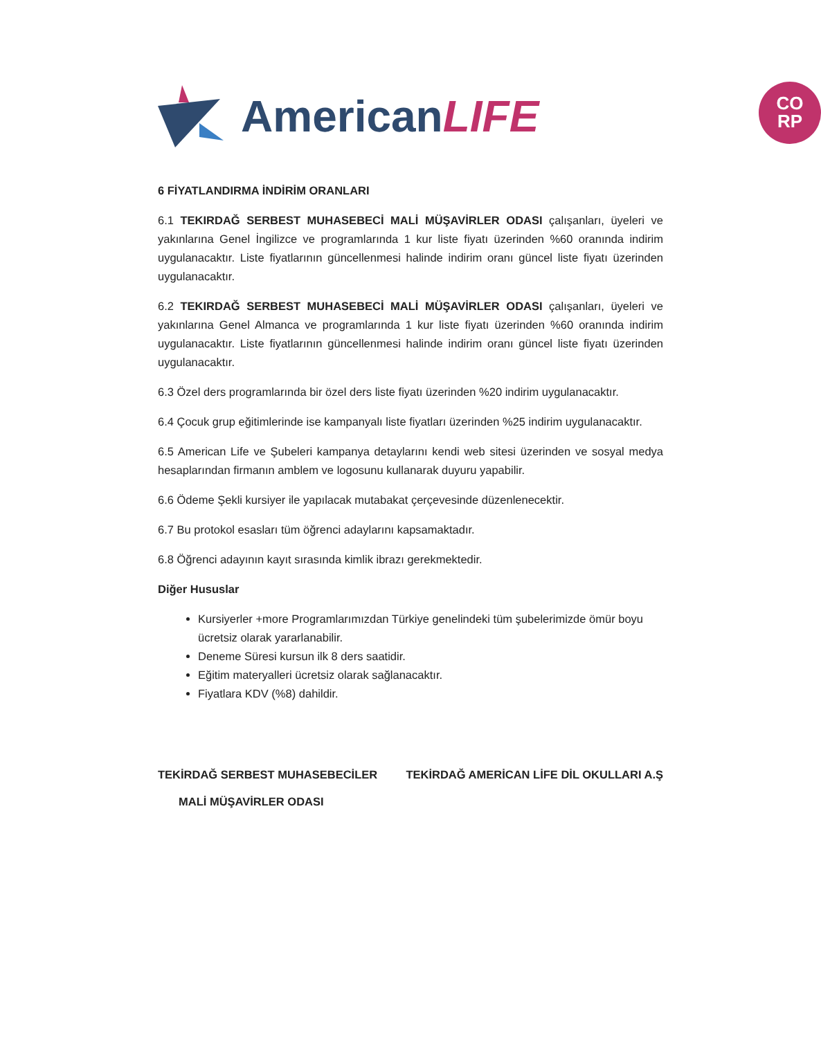AmericanLIFE
CO
RP
6 FİYATLANDIRMA İNDİRİM ORANLARI
6.1 TEKIRDAĞ SERBEST MUHASEBECİ MALİ MÜŞAVİRLER ODASI çalışanları, üyeleri ve yakınlarına Genel İngilizce ve programlarında 1 kur liste fiyatı üzerinden %60 oranında indirim uygulanacaktır. Liste fiyatlarının güncellenmesi halinde indirim oranı güncel liste fiyatı üzerinden uygulanacaktır.
6.2 TEKIRDAĞ SERBEST MUHASEBECİ MALİ MÜŞAVİRLER ODASI çalışanları, üyeleri ve yakınlarına Genel Almanca ve programlarında 1 kur liste fiyatı üzerinden %60 oranında indirim uygulanacaktır. Liste fiyatlarının güncellenmesi halinde indirim oranı güncel liste fiyatı üzerinden uygulanacaktır.
6.3 Özel ders programlarında bir özel ders liste fiyatı üzerinden %20 indirim uygulanacaktır.
6.4 Çocuk grup eğitimlerinde ise kampanyalı liste fiyatları üzerinden %25 indirim uygulanacaktır.
6.5 American Life ve Şubeleri kampanya detaylarını kendi web sitesi üzerinden ve sosyal medya hesaplarından firmanın amblem ve logosunu kullanarak duyuru yapabilir.
6.6 Ödeme Şekli kursiyer ile yapılacak mutabakat çerçevesinde düzenlenecektir.
6.7 Bu protokol esasları tüm öğrenci adaylarını kapsamaktadır.
6.8 Öğrenci adayının kayıt sırasında kimlik ibrazı gerekmektedir.
Diğer Hususlar
Kursiyerler +more Programlarımızdan Türkiye genelindeki tüm şubelerimizde ömür boyu ücretsiz olarak yararlanabilir.
Deneme Süresi kursun ilk 8 ders saatidir.
Eğitim materyalleri ücretsiz olarak sağlanacaktır.
Fiyatlara KDV (%8) dahildir.
TEKİRDAĞ SERBEST MUHASEBECİLER
MALİ MÜŞAVİRLER ODASI
TEKİRDAĞ AMERİCAN LİFE DİL OKULLARI A.Ş